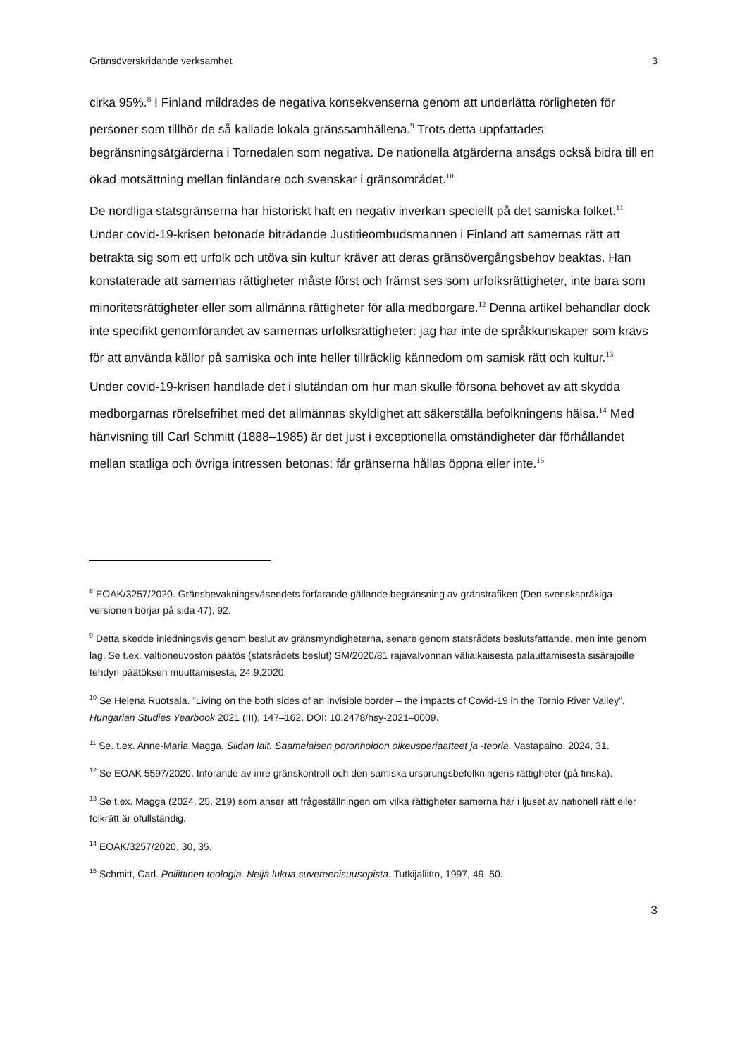Gränsöverskridande verksamhet 3
cirka 95%.<sup>8</sup> I Finland mildrades de negativa konsekvenserna genom att underlätta rörligheten för personer som tillhör de så kallade lokala gränssamhällena.<sup>9</sup> Trots detta uppfattades begränsningsåtgärderna i Tornedalen som negativa. De nationella åtgärderna ansågs också bidra till en ökad motsättning mellan finländare och svenskar i gränsområdet.<sup>10</sup>
De nordliga statsgränserna har historiskt haft en negativ inverkan speciellt på det samiska folket.<sup>11</sup> Under covid-19-krisen betonade biträdande Justitieombudsmannen i Finland att samernas rätt att betrakta sig som ett urfolk och utöva sin kultur kräver att deras gränsövergångsbehov beaktas. Han konstaterade att samernas rättigheter måste först och främst ses som urfolksrättigheter, inte bara som minoritetsrättigheter eller som allmänna rättigheter för alla medborgare.<sup>12</sup> Denna artikel behandlar dock inte specifikt genomförandet av samernas urfolksrättigheter: jag har inte de språkkunskaper som krävs för att använda källor på samiska och inte heller tillräcklig kännedom om samisk rätt och kultur.<sup>13</sup>
Under covid-19-krisen handlade det i slutändan om hur man skulle försona behovet av att skydda medborgarnas rörelsefrihet med det allmännas skyldighet att säkerställa befolkningens hälsa.<sup>14</sup> Med hänvisning till Carl Schmitt (1888–1985) är det just i exceptionella omständigheter där förhållandet mellan statliga och övriga intressen betonas: får gränserna hållas öppna eller inte.<sup>15</sup>
<sup>8</sup> EOAK/3257/2020. Gränsbevakningsväsendets förfarande gällande begränsning av gränstrafiken (Den svenskspråkiga versionen börjar på sida 47), 92.
<sup>9</sup> Detta skedde inledningsvis genom beslut av gränsmyndigheterna, senare genom statsrådets beslutsfattande, men inte genom lag. Se t.ex. valtioneuvoston päätös (statsrådets beslut) SM/2020/81 rajavalvonnan väliaikaisesta palauttamisesta sisärajoille tehdyn päätöksen muuttamisesta, 24.9.2020.
<sup>10</sup> Se Helena Ruotsala. ”Living on the both sides of an invisible border – the impacts of Covid-19 in the Tornio River Valley”. Hungarian Studies Yearbook 2021 (III), 147–162. DOI: 10.2478/hsy-2021–0009.
<sup>11</sup> Se. t.ex. Anne-Maria Magga. Siidan lait. Saamelaisen poronhoidon oikeusperiaatteet ja -teoria. Vastapaino, 2024, 31.
<sup>12</sup> Se EOAK 5597/2020. Införande av inre gränskontroll och den samiska ursprungsbefolkningens rättigheter (på finska).
<sup>13</sup> Se t.ex. Magga (2024, 25, 219) som anser att frågeställningen om vilka rättigheter samerna har i ljuset av nationell rätt eller folkrätt är ofullständig.
<sup>14</sup> EOAK/3257/2020, 30, 35.
<sup>15</sup> Schmitt, Carl. Poliittinen teologia. Neljä lukua suvereenisuusopista. Tutkijaliitto, 1997, 49–50.
3